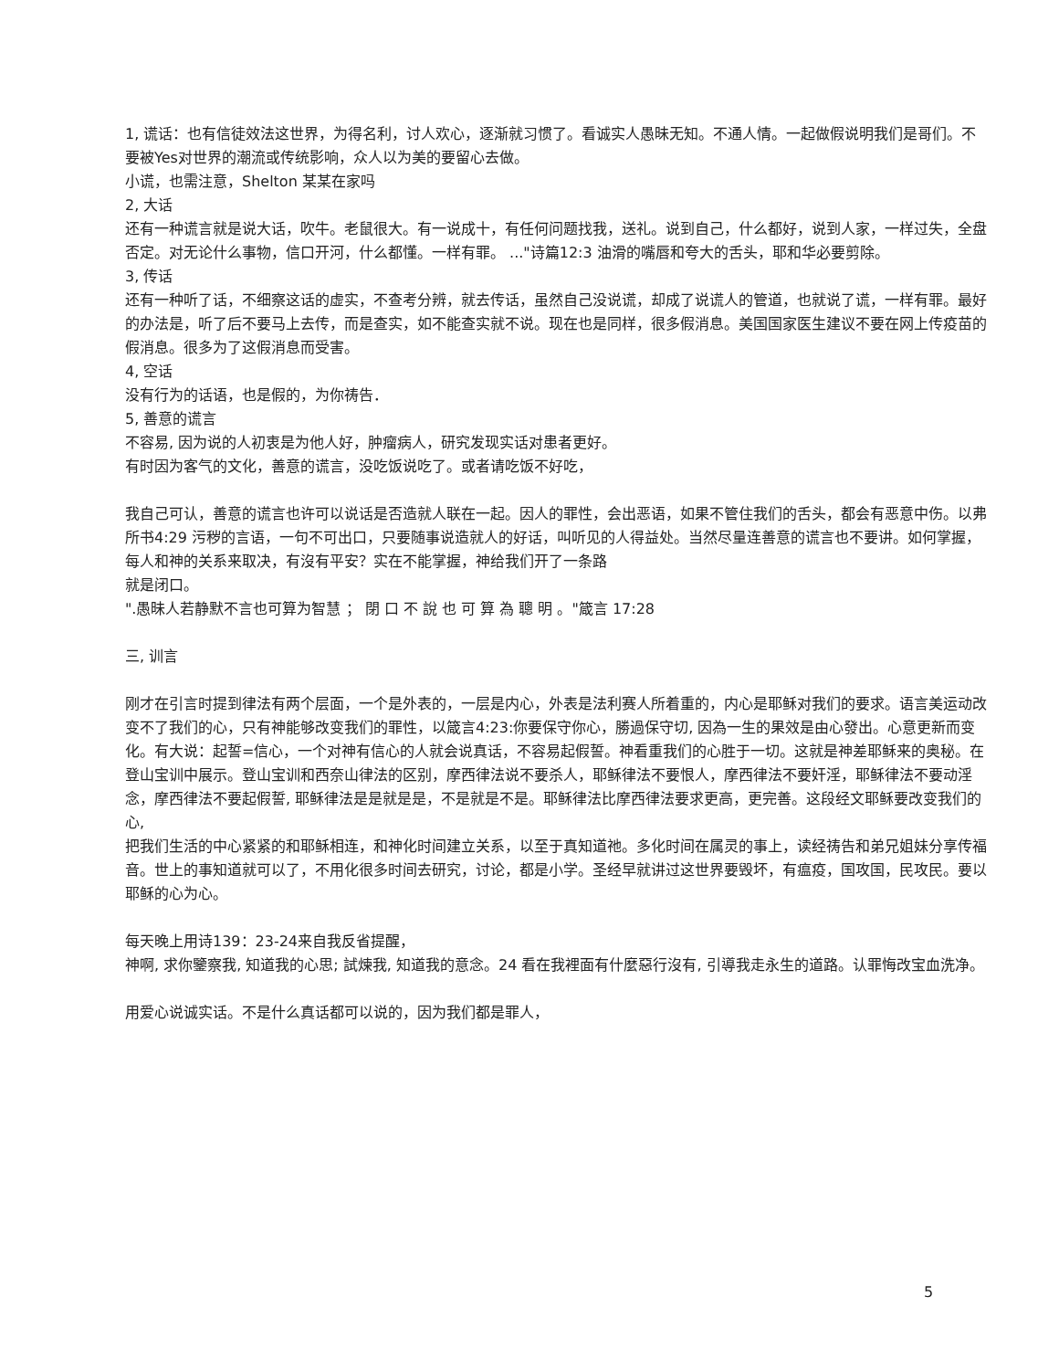1, 谎话：也有信徒效法这世界，为得名利，讨人欢心，逐渐就习惯了。看诚实人愚昧无知。不通人情。一起做假说明我们是哥们。不要被Yes对世界的潮流或传统影响，众人以为美的要留心去做。
小谎，也需注意，Shelton 某某在家吗
2, 大话
还有一种谎言就是说大话，吹牛。老鼠很大。有一说成十，有任何问题找我，送礼。说到自己，什么都好，说到人家，一样过失，全盘否定。对无论什么事物，信口开河，什么都懂。一样有罪。 ..."诗篇12:3 油滑的嘴唇和夸大的舌头，耶和华必要剪除。
3, 传话
还有一种听了话，不细察这话的虚实，不查考分辨，就去传话，虽然自己没说谎，却成了说谎人的管道，也就说了谎，一样有罪。最好的办法是，听了后不要马上去传，而是查实，如不能查实就不说。现在也是同样，很多假消息。美国国家医生建议不要在网上传疫苗的假消息。很多为了这假消息而受害。
4, 空话
没有行为的话语，也是假的，为你祷告．
5, 善意的谎言
不容易, 因为说的人初衷是为他人好，肿瘤病人，研究发现实话对患者更好。
有时因为客气的文化，善意的谎言，没吃饭说吃了。或者请吃饭不好吃，
我自己可认，善意的谎言也许可以说话是否造就人联在一起。因人的罪性，会出恶语，如果不管住我们的舌头，都会有恶意中伤。以弗所书4:29 污秽的言语，一句不可出口，只要随事说造就人的好话，叫听见的人得益处。当然尽量连善意的谎言也不要讲。如何掌握，每人和神的关系来取决，有沒有平安？实在不能掌握，神给我们开了一条路
就是闭口。
".愚昧人若静默不言也可算为智慧 ； 閉 口 不 說 也 可 算 為 聰 明 。"箴言 17:28
三, 训言
刚才在引言时提到律法有两个层面，一个是外表的，一层是内心，外表是法利赛人所着重的，内心是耶稣对我们的要求。语言美运动改变不了我们的心，只有神能够改变我们的罪性，以箴言4:23:你要保守你心，勝過保守切, 因為一生的果效是由心發出。心意更新而变化。有大说：起誓=信心，一个对神有信心的人就会说真话，不容易起假誓。神看重我们的心胜于一切。这就是神差耶稣来的奥秘。在登山宝训中展示。登山宝训和西奈山律法的区别，摩西律法说不要杀人，耶稣律法不要恨人，摩西律法不要奸淫，耶稣律法不要动淫念，摩西律法不要起假誓, 耶稣律法是是就是是，不是就是不是。耶稣律法比摩西律法要求更高，更完善。这段经文耶稣要改变我们的心,
把我们生活的中心紧紧的和耶稣相连，和神化时间建立关系，以至于真知道祂。多化时间在属灵的事上，读经祷告和弟兄姐妹分享传福音。世上的事知道就可以了，不用化很多时间去研究，讨论，都是小学。圣经早就讲过这世界要毁坏，有瘟疫，国攻国，民攻民。要以耶稣的心为心。
每天晚上用诗139：23-24来自我反省提醒，
神啊, 求你鑒察我, 知道我的心思; 試煉我, 知道我的意念。24 看在我裡面有什麼惡行沒有, 引導我走永生的道路。认罪悔改宝血洗净。
用爱心说诚实话。不是什么真话都可以说的，因为我们都是罪人，
5